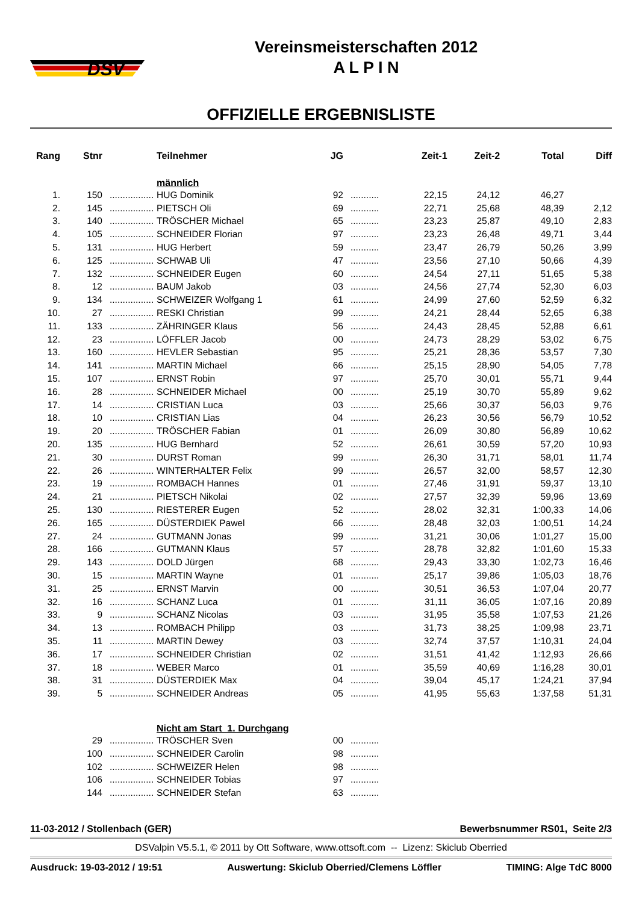DSV
Vereinsmeisterschaften 2012
A L P I N
OFFIZIELLE ERGEBNISLISTE
| Rang | Stnr | | Teilnehmer | JG | | Zeit-1 | Zeit-2 | Total | Diff |
| --- | --- | --- | --- | --- | --- | --- | --- | --- | --- |
| | | | männlich | | | | | | |
| 1. | 150 | ................. | HUG Dominik | 92 | ........... | 22,15 | 24,12 | 46,27 | |
| 2. | 145 | ................. | PIETSCH Oli | 69 | ........... | 22,71 | 25,68 | 48,39 | 2,12 |
| 3. | 140 | ................. | TRÖSCHER Michael | 65 | ........... | 23,23 | 25,87 | 49,10 | 2,83 |
| 4. | 105 | ................. | SCHNEIDER Florian | 97 | ........... | 23,23 | 26,48 | 49,71 | 3,44 |
| 5. | 131 | ................. | HUG Herbert | 59 | ........... | 23,47 | 26,79 | 50,26 | 3,99 |
| 6. | 125 | ................. | SCHWAB Uli | 47 | ........... | 23,56 | 27,10 | 50,66 | 4,39 |
| 7. | 132 | ................. | SCHNEIDER Eugen | 60 | ........... | 24,54 | 27,11 | 51,65 | 5,38 |
| 8. | 12 | ................. | BAUM Jakob | 03 | ........... | 24,56 | 27,74 | 52,30 | 6,03 |
| 9. | 134 | ................. | SCHWEIZER Wolfgang 1 | 61 | ........... | 24,99 | 27,60 | 52,59 | 6,32 |
| 10. | 27 | ................. | RESKI Christian | 99 | ........... | 24,21 | 28,44 | 52,65 | 6,38 |
| 11. | 133 | ................. | ZÄHRINGER Klaus | 56 | ........... | 24,43 | 28,45 | 52,88 | 6,61 |
| 12. | 23 | ................. | LÖFFLER Jacob | 00 | ........... | 24,73 | 28,29 | 53,02 | 6,75 |
| 13. | 160 | ................. | HEVLER Sebastian | 95 | ........... | 25,21 | 28,36 | 53,57 | 7,30 |
| 14. | 141 | ................. | MARTIN Michael | 66 | ........... | 25,15 | 28,90 | 54,05 | 7,78 |
| 15. | 107 | ................. | ERNST Robin | 97 | ........... | 25,70 | 30,01 | 55,71 | 9,44 |
| 16. | 28 | ................. | SCHNEIDER Michael | 00 | ........... | 25,19 | 30,70 | 55,89 | 9,62 |
| 17. | 14 | ................. | CRISTIAN Luca | 03 | ........... | 25,66 | 30,37 | 56,03 | 9,76 |
| 18. | 10 | ................. | CRISTIAN Lias | 04 | ........... | 26,23 | 30,56 | 56,79 | 10,52 |
| 19. | 20 | ................. | TRÖSCHER Fabian | 01 | ........... | 26,09 | 30,80 | 56,89 | 10,62 |
| 20. | 135 | ................. | HUG Bernhard | 52 | ........... | 26,61 | 30,59 | 57,20 | 10,93 |
| 21. | 30 | ................. | DURST Roman | 99 | ........... | 26,30 | 31,71 | 58,01 | 11,74 |
| 22. | 26 | ................. | WINTERHALTER Felix | 99 | ........... | 26,57 | 32,00 | 58,57 | 12,30 |
| 23. | 19 | ................. | ROMBACH Hannes | 01 | ........... | 27,46 | 31,91 | 59,37 | 13,10 |
| 24. | 21 | ................. | PIETSCH Nikolai | 02 | ........... | 27,57 | 32,39 | 59,96 | 13,69 |
| 25. | 130 | ................. | RIESTERER Eugen | 52 | ........... | 28,02 | 32,31 | 1:00,33 | 14,06 |
| 26. | 165 | ................. | DÜSTERDIEK Pawel | 66 | ........... | 28,48 | 32,03 | 1:00,51 | 14,24 |
| 27. | 24 | ................. | GUTMANN Jonas | 99 | ........... | 31,21 | 30,06 | 1:01,27 | 15,00 |
| 28. | 166 | ................. | GUTMANN Klaus | 57 | ........... | 28,78 | 32,82 | 1:01,60 | 15,33 |
| 29. | 143 | ................. | DOLD Jürgen | 68 | ........... | 29,43 | 33,30 | 1:02,73 | 16,46 |
| 30. | 15 | ................. | MARTIN Wayne | 01 | ........... | 25,17 | 39,86 | 1:05,03 | 18,76 |
| 31. | 25 | ................. | ERNST Marvin | 00 | ........... | 30,51 | 36,53 | 1:07,04 | 20,77 |
| 32. | 16 | ................. | SCHANZ Luca | 01 | ........... | 31,11 | 36,05 | 1:07,16 | 20,89 |
| 33. | 9 | ................. | SCHANZ Nicolas | 03 | ........... | 31,95 | 35,58 | 1:07,53 | 21,26 |
| 34. | 13 | ................. | ROMBACH Philipp | 03 | ........... | 31,73 | 38,25 | 1:09,98 | 23,71 |
| 35. | 11 | ................. | MARTIN Dewey | 03 | ........... | 32,74 | 37,57 | 1:10,31 | 24,04 |
| 36. | 17 | ................. | SCHNEIDER Christian | 02 | ........... | 31,51 | 41,42 | 1:12,93 | 26,66 |
| 37. | 18 | ................. | WEBER Marco | 01 | ........... | 35,59 | 40,69 | 1:16,28 | 30,01 |
| 38. | 31 | ................. | DÜSTERDIEK Max | 04 | ........... | 39,04 | 45,17 | 1:24,21 | 37,94 |
| 39. | 5 | ................. | SCHNEIDER Andreas | 05 | ........... | 41,95 | 55,63 | 1:37,58 | 51,31 |
| | | | Nicht am Start 1. Durchgang | | | | | | |
| | 29 | ................. | TRÖSCHER Sven | 00 | ........... | | | | |
| | 100 | ................. | SCHNEIDER Carolin | 98 | ........... | | | | |
| | 102 | ................. | SCHWEIZER Helen | 98 | ........... | | | | |
| | 106 | ................. | SCHNEIDER Tobias | 97 | ........... | | | | |
| | 144 | ................. | SCHNEIDER Stefan | 63 | ........... | | | | |
11-03-2012 / Stollenbach (GER) Bewerbsnummer RS01, Seite 2/3
DSValpin V5.5.1, © 2011 by Ott Software, www.ottsoft.com -- Lizenz: Skiclub Oberried
Ausdruck: 19-03-2012 / 19:51 Auswertung: Skiclub Oberried/Clemens Löffler TIMING: Alge TdC 8000